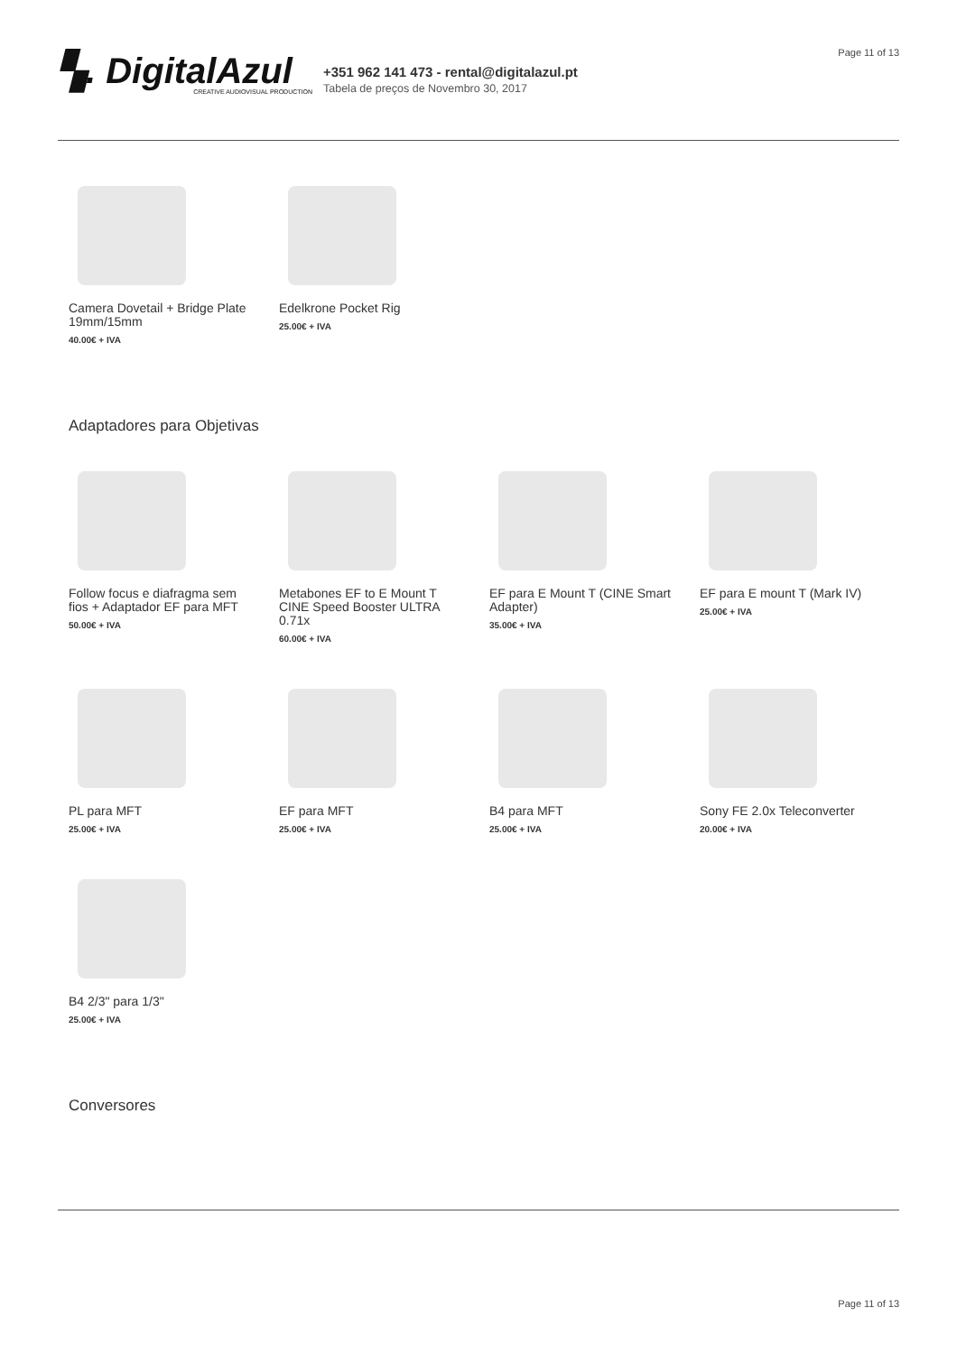Page 11 of 13
▚. DigitalAzul
CREATIVE AUDIOVISUAL PRODUCTION
+351 962 141 473 - rental@digitalazul.pt
Tabela de preços de Novembro 30, 2017
Camera Dovetail + Bridge Plate 19mm/15mm
40.00€ + IVA
Edelkrone Pocket Rig
25.00€ + IVA
Adaptadores para Objetivas
Follow focus e diafragma sem fios + Adaptador EF para MFT
50.00€ + IVA
Metabones EF to E Mount T CINE Speed Booster ULTRA 0.71x
60.00€ + IVA
EF para E Mount T (CINE Smart Adapter)
35.00€ + IVA
EF para E mount T (Mark IV)
25.00€ + IVA
PL para MFT
25.00€ + IVA
EF para MFT
25.00€ + IVA
B4 para MFT
25.00€ + IVA
Sony FE 2.0x Teleconverter
20.00€ + IVA
B4 2/3" para 1/3"
25.00€ + IVA
Conversores
Page 11 of 13